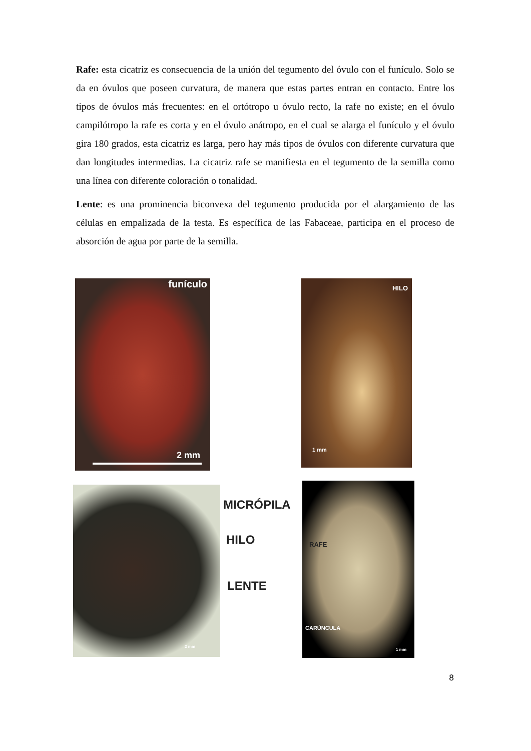Rafe: esta cicatriz es consecuencia de la unión del tegumento del óvulo con el funículo. Solo se da en óvulos que poseen curvatura, de manera que estas partes entran en contacto. Entre los tipos de óvulos más frecuentes: en el ortótropo u óvulo recto, la rafe no existe; en el óvulo campilótropo la rafe es corta y en el óvulo anátropo, en el cual se alarga el funículo y el óvulo gira 180 grados, esta cicatriz es larga, pero hay más tipos de óvulos con diferente curvatura que dan longitudes intermedias. La cicatriz rafe se manifiesta en el tegumento de la semilla como una línea con diferente coloración o tonalidad.
Lente: es una prominencia biconvexa del tegumento producida por el alargamiento de las células en empalizada de la testa. Es específica de las Fabaceae, participa en el proceso de absorción de agua por parte de la semilla.
funículo
2 mm
HILO
1 mm
2 mm
MICRÓPILA
HILO
LENTE
RAFE
CARÚNCULA
1 mm
8